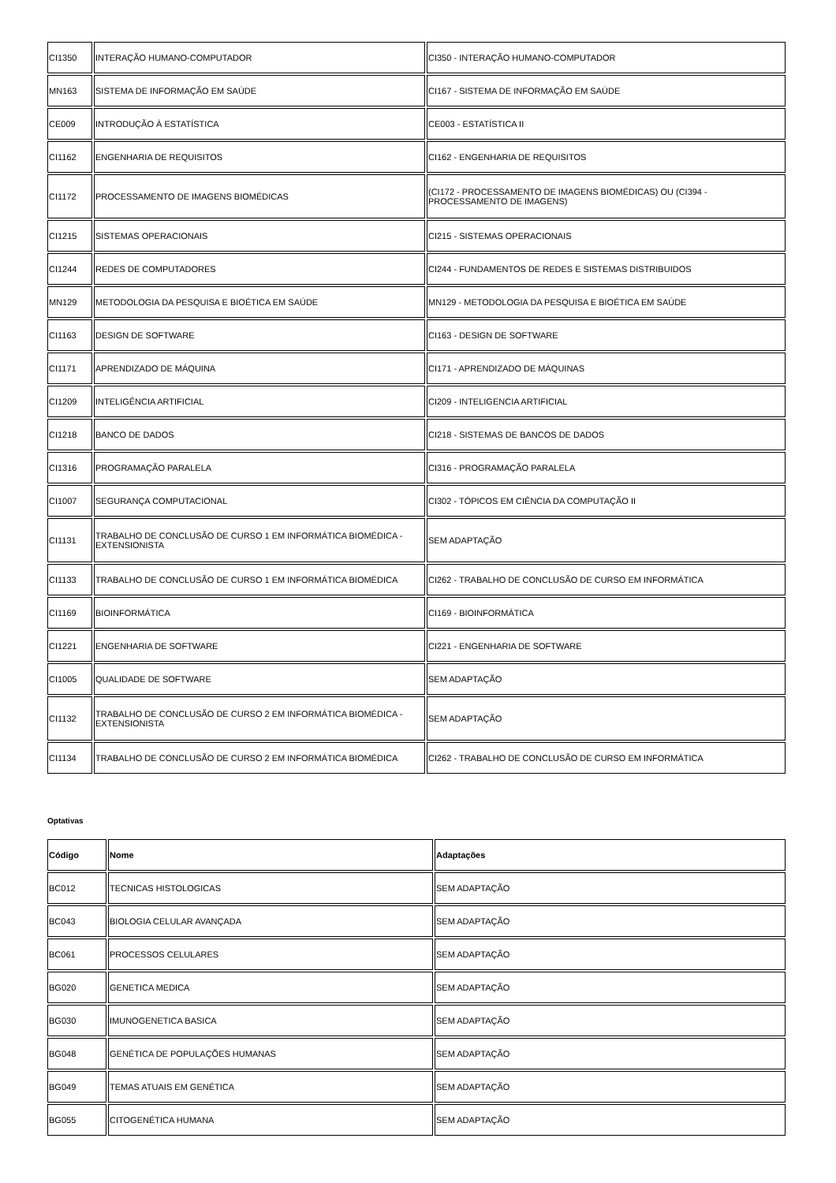| CI1350 | INTERAÇÃO HUMANO-COMPUTADOR | CI350 - INTERAÇÃO HUMANO-COMPUTADOR |
| MN163 | SISTEMA DE INFORMAÇÃO EM SAÚDE | CI167 - SISTEMA DE INFORMAÇÃO EM SAÚDE |
| CE009 | INTRODUÇÃO À ESTATÍSTICA | CE003 - ESTATÍSTICA II |
| CI1162 | ENGENHARIA DE REQUISITOS | CI162 - ENGENHARIA DE REQUISITOS |
| CI1172 | PROCESSAMENTO DE IMAGENS BIOMÉDICAS | (CI172 - PROCESSAMENTO DE IMAGENS BIOMÉDICAS) OU (CI394 - PROCESSAMENTO DE IMAGENS) |
| CI1215 | SISTEMAS OPERACIONAIS | CI215 - SISTEMAS OPERACIONAIS |
| CI1244 | REDES DE COMPUTADORES | CI244 - FUNDAMENTOS DE REDES E SISTEMAS DISTRIBUIDOS |
| MN129 | METODOLOGIA DA PESQUISA E BIOÉTICA EM SAÚDE | MN129 - METODOLOGIA DA PESQUISA E BIOÉTICA EM SAÚDE |
| CI1163 | DESIGN DE SOFTWARE | CI163 - DESIGN DE SOFTWARE |
| CI1171 | APRENDIZADO DE MÁQUINA | CI171 - APRENDIZADO DE MÁQUINAS |
| CI1209 | INTELIGÊNCIA ARTIFICIAL | CI209 - INTELIGENCIA ARTIFICIAL |
| CI1218 | BANCO DE DADOS | CI218 - SISTEMAS DE BANCOS DE DADOS |
| CI1316 | PROGRAMAÇÃO PARALELA | CI316 - PROGRAMAÇÃO PARALELA |
| CI1007 | SEGURANÇA COMPUTACIONAL | CI302 - TÓPICOS EM CIÊNCIA DA COMPUTAÇÃO II |
| CI1131 | TRABALHO DE CONCLUSÃO DE CURSO 1 EM INFORMÁTICA BIOMÉDICA - EXTENSIONISTA | SEM ADAPTAÇÃO |
| CI1133 | TRABALHO DE CONCLUSÃO DE CURSO 1 EM INFORMÁTICA BIOMÉDICA | CI262 - TRABALHO DE CONCLUSÃO DE CURSO EM INFORMÁTICA |
| CI1169 | BIOINFORMÁTICA | CI169 - BIOINFORMÁTICA |
| CI1221 | ENGENHARIA DE SOFTWARE | CI221 - ENGENHARIA DE SOFTWARE |
| CI1005 | QUALIDADE DE SOFTWARE | SEM ADAPTAÇÃO |
| CI1132 | TRABALHO DE CONCLUSÃO DE CURSO 2 EM INFORMÁTICA BIOMÉDICA - EXTENSIONISTA | SEM ADAPTAÇÃO |
| CI1134 | TRABALHO DE CONCLUSÃO DE CURSO 2 EM INFORMÁTICA BIOMÉDICA | CI262 - TRABALHO DE CONCLUSÃO DE CURSO EM INFORMÁTICA |
Optativas
| Código | Nome | Adaptações |
| --- | --- | --- |
| BC012 | TECNICAS HISTOLOGICAS | SEM ADAPTAÇÃO |
| BC043 | BIOLOGIA CELULAR AVANÇADA | SEM ADAPTAÇÃO |
| BC061 | PROCESSOS CELULARES | SEM ADAPTAÇÃO |
| BG020 | GENETICA MEDICA | SEM ADAPTAÇÃO |
| BG030 | IMUNOGENETICA BASICA | SEM ADAPTAÇÃO |
| BG048 | GENÉTICA DE POPULAÇÕES HUMANAS | SEM ADAPTAÇÃO |
| BG049 | TEMAS ATUAIS EM GENÉTICA | SEM ADAPTAÇÃO |
| BG055 | CITOGENÉTICA HUMANA | SEM ADAPTAÇÃO |